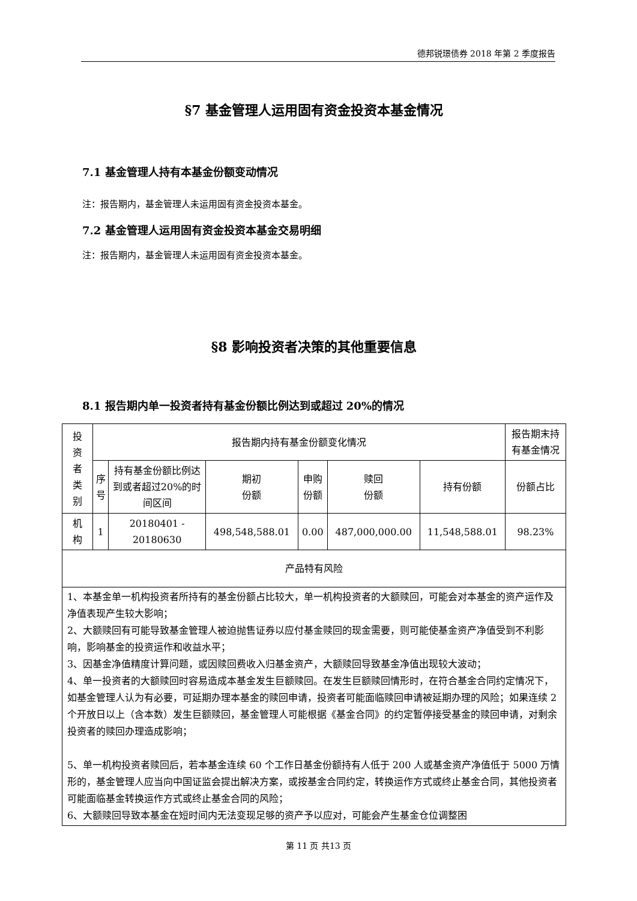德邦锐璟债券 2018 年第 2 季度报告
§7 基金管理人运用固有资金投资本基金情况
7.1 基金管理人持有本基金份额变动情况
注：报告期内，基金管理人未运用固有资金投资本基金。
7.2 基金管理人运用固有资金投资本基金交易明细
注：报告期内，基金管理人未运用固有资金投资本基金。
§8 影响投资者决策的其他重要信息
8.1 报告期内单一投资者持有基金份额比例达到或超过 20%的情况
| 投 资 者 类 别 | 报告期内持有基金份额变化情况 | | | | | | 报告期末持有基金情况 |
| | 序 号 | 持有基金份额比例达到或者超过20%的时间区间 | 期初 份额 | 申购 份额 | 赎回 份额 | 持有份额 | 份额占比 |
| 机 构 | 1 | 20180401 - 20180630 | 498,548,588.01 | 0.00 | 487,000,000.00 | 11,548,588.01 | 98.23% |
| 产品特有风险 | | | | | | | |
| 1、本基金单一机构投资者所持有的基金份额占比较大，单一机构投资者的大额赎回，可能会对本基金的资产运作及净值表现产生较大影响； 2、大额赎回有可能导致基金管理人被迫抛售证券以应付基金赎回的现金需要，则可能使基金资产净值受到不利影响，影响基金的投资运作和收益水平； 3、因基金净值精度计算问题，或因赎回费收入归基金资产，大额赎回导致基金净值出现较大波动； 4、单一投资者的大额赎回时容易造成本基金发生巨额赎回。在发生巨额赎回情形时，在符合基金合同约定情况下，如基金管理人认为有必要，可延期办理本基金的赎回申请，投资者可能面临赎回申请被延期办理的风险；如果连续 2 个开放日以上（含本数）发生巨额赎回，基金管理人可能根据《基金合同》的约定暂停接受基金的赎回申请，对剩余投资者的赎回办理造成影响； 5、单一机构投资者赎回后，若本基金连续 60 个工作日基金份额持有人低于 200 人或基金资产净值低于 5000 万情形的，基金管理人应当向中国证监会提出解决方案，或按基金合同约定，转换运作方式或终止基金合同，其他投资者可能面临基金转换运作方式或终止基金合同的风险； 6、大额赎回导致本基金在短时间内无法变现足够的资产予以应对，可能会产生基金仓位调整困 | | | | | | | |
第 11 页 共13 页